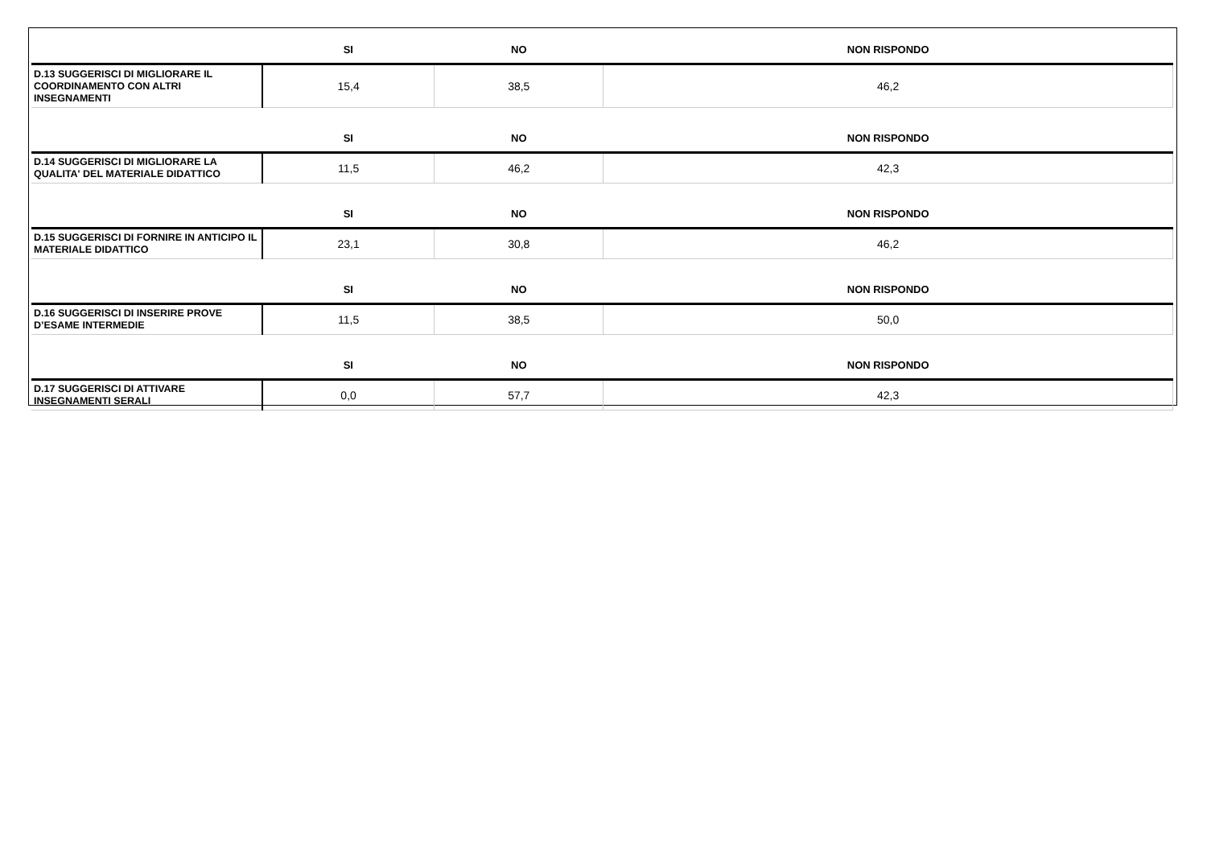| | SI | NO | NON RISPONDO |
| --- | --- | --- | --- |
| D.13 SUGGERISCI DI MIGLIORARE IL COORDINAMENTO CON ALTRI INSEGNAMENTI | 15,4 | 38,5 | 46,2 |
| | SI | NO | NON RISPONDO |
| D.14 SUGGERISCI DI MIGLIORARE LA QUALITA' DEL MATERIALE DIDATTICO | 11,5 | 46,2 | 42,3 |
| | SI | NO | NON RISPONDO |
| D.15 SUGGERISCI DI FORNIRE IN ANTICIPO IL MATERIALE DIDATTICO | 23,1 | 30,8 | 46,2 |
| | SI | NO | NON RISPONDO |
| D.16 SUGGERISCI DI INSERIRE PROVE D’ESAME INTERMEDIE | 11,5 | 38,5 | 50,0 |
| | SI | NO | NON RISPONDO |
| D.17 SUGGERISCI DI ATTIVARE INSEGNAMENTI SERALI | 0,0 | 57,7 | 42,3 |